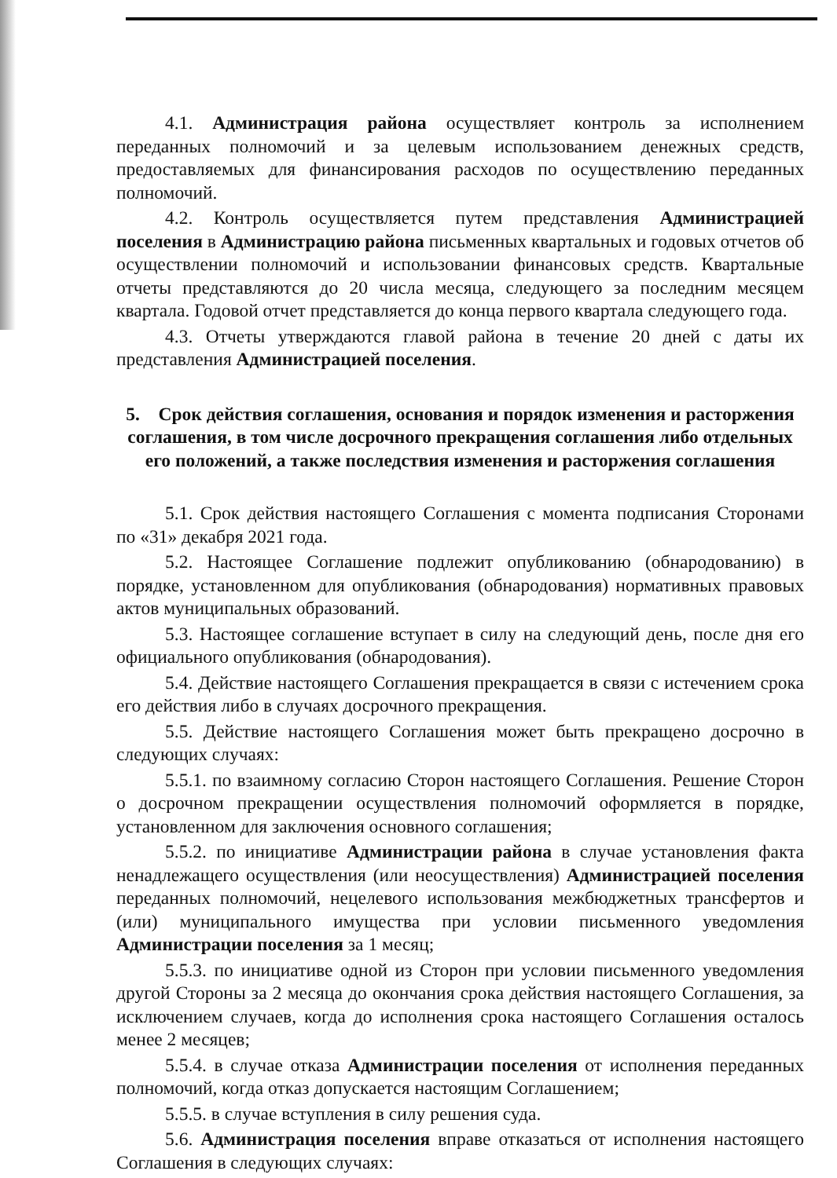4.1. Администрация района осуществляет контроль за исполнением переданных полномочий и за целевым использованием денежных средств, предоставляемых для финансирования расходов по осуществлению переданных полномочий.
4.2. Контроль осуществляется путем представления Администрацией поселения в Администрацию района письменных квартальных и годовых отчетов об осуществлении полномочий и использовании финансовых средств. Квартальные отчеты представляются до 20 числа месяца, следующего за последним месяцем квартала. Годовой отчет представляется до конца первого квартала следующего года.
4.3. Отчеты утверждаются главой района в течение 20 дней с даты их представления Администрацией поселения.
5. Срок действия соглашения, основания и порядок изменения и расторжения соглашения, в том числе досрочного прекращения соглашения либо отдельных его положений, а также последствия изменения и расторжения соглашения
5.1. Срок действия настоящего Соглашения с момента подписания Сторонами по «31» декабря 2021 года.
5.2. Настоящее Соглашение подлежит опубликованию (обнародованию) в порядке, установленном для опубликования (обнародования) нормативных правовых актов муниципальных образований.
5.3. Настоящее соглашение вступает в силу на следующий день, после дня его официального опубликования (обнародования).
5.4. Действие настоящего Соглашения прекращается в связи с истечением срока его действия либо в случаях досрочного прекращения.
5.5. Действие настоящего Соглашения может быть прекращено досрочно в следующих случаях:
5.5.1. по взаимному согласию Сторон настоящего Соглашения. Решение Сторон о досрочном прекращении осуществления полномочий оформляется в порядке, установленном для заключения основного соглашения;
5.5.2. по инициативе Администрации района в случае установления факта ненадлежащего осуществления (или неосуществления) Администрацией поселения переданных полномочий, нецелевого использования межбюджетных трансфертов и (или) муниципального имущества при условии письменного уведомления Администрации поселения за 1 месяц;
5.5.3. по инициативе одной из Сторон при условии письменного уведомления другой Стороны за 2 месяца до окончания срока действия настоящего Соглашения, за исключением случаев, когда до исполнения срока настоящего Соглашения осталось менее 2 месяцев;
5.5.4. в случае отказа Администрации поселения от исполнения переданных полномочий, когда отказ допускается настоящим Соглашением;
5.5.5. в случае вступления в силу решения суда.
5.6. Администрация поселения вправе отказаться от исполнения настоящего Соглашения в следующих случаях: